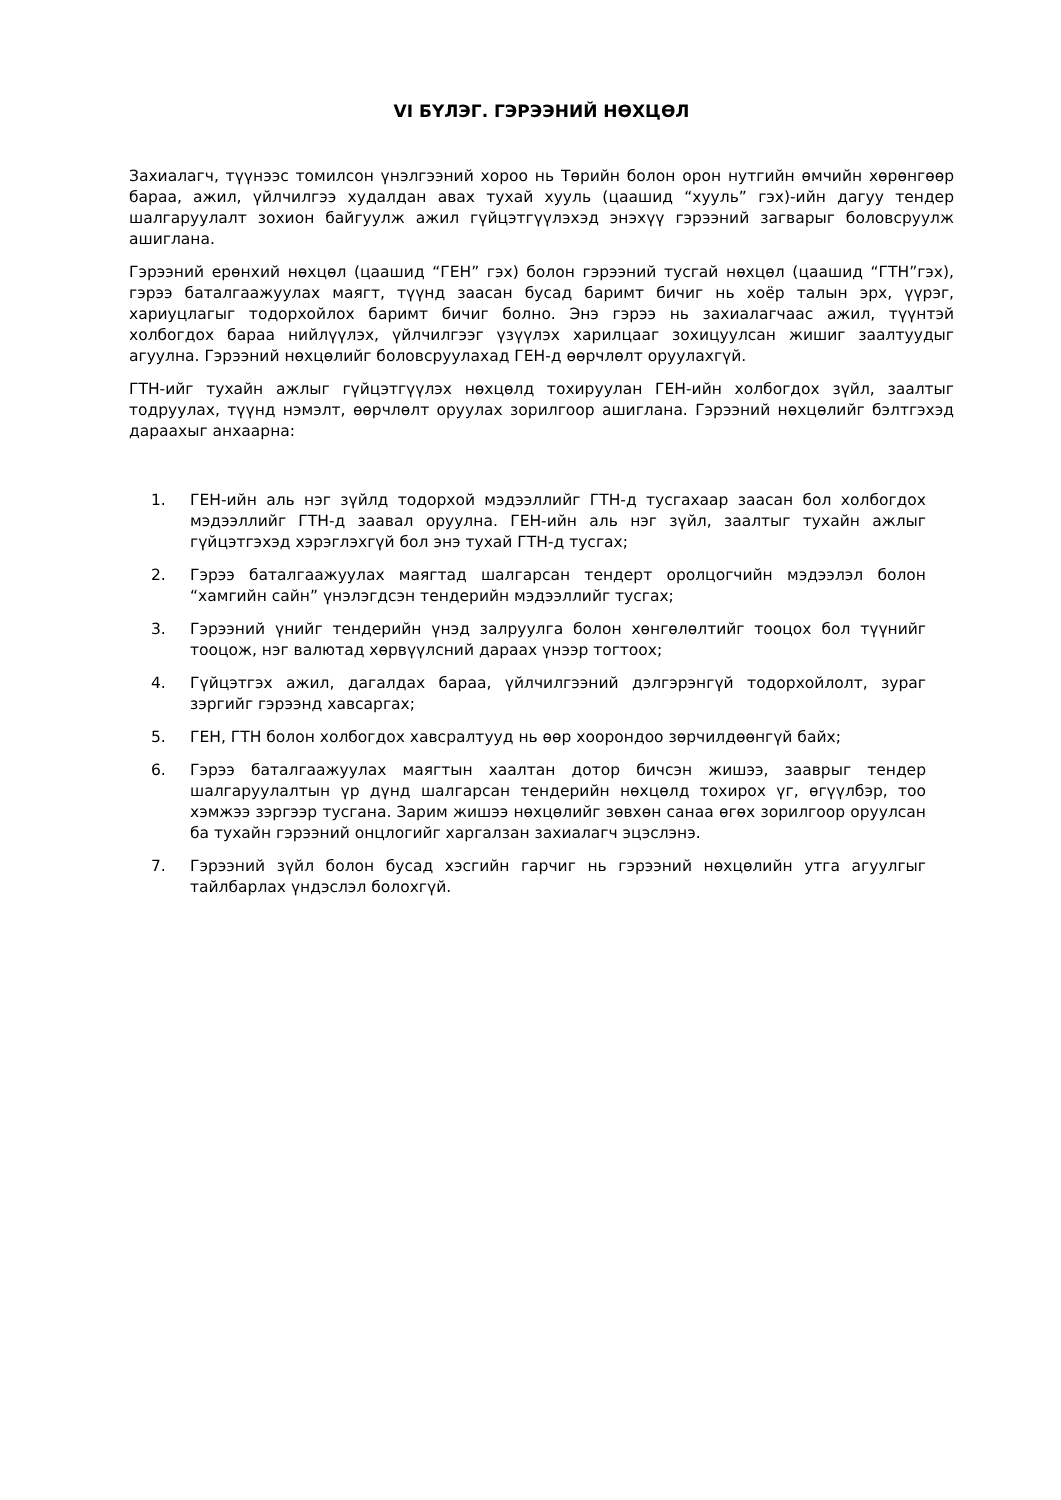VI БҮЛЭГ. ГЭРЭЭНИЙ НӨХЦӨЛ
Захиалагч, түүнээс томилсон үнэлгээний хороо нь Төрийн болон орон нутгийн өмчийн хөрөнгөөр бараа, ажил, үйлчилгээ худалдан авах тухай хууль (цаашид “хууль” гэх)-ийн дагуу тендер шалгаруулалт зохион байгуулж ажил гүйцэтгүүлэхэд энэхүү гэрээний загварыг боловсруулж ашиглана.
Гэрээний ерөнхий нөхцөл (цаашид “ГЕН” гэх) болон гэрээний тусгай нөхцөл (цаашид “ГТН”гэх), гэрээ баталгаажуулах маягт, түүнд заасан бусад баримт бичиг нь хоёр талын эрх, үүрэг, хариуцлагыг тодорхойлох баримт бичиг болно. Энэ гэрээ нь захиалагчаас ажил, түүнтэй холбогдох бараа нийлүүлэх, үйлчилгээг үзүүлэх харилцааг зохицуулсан жишиг заалтуудыг агуулна. Гэрээний нөхцөлийг боловсруулахад ГЕН-д өөрчлөлт оруулахгүй.
ГТН-ийг тухайн ажлыг гүйцэтгүүлэх нөхцөлд тохируулан ГЕН-ийн холбогдох зүйл, заалтыг тодруулах, түүнд нэмэлт, өөрчлөлт оруулах зорилгоор ашиглана. Гэрээний нөхцөлийг бэлтгэхэд дараахыг анхаарна:
1. ГЕН-ийн аль нэг зүйлд тодорхой мэдээллийг ГТН-д тусгахаар заасан бол холбогдох мэдээллийг ГТН-д заавал оруулна. ГЕН-ийн аль нэг зүйл, заалтыг тухайн ажлыг гүйцэтгэхэд хэрэглэхгүй бол энэ тухай ГТН-д тусгах;
2. Гэрээ баталгаажуулах маягтад шалгарсан тендерт оролцогчийн мэдээлэл болон “хамгийн сайн” үнэлэгдсэн тендерийн мэдээллийг тусгах;
3. Гэрээний үнийг тендерийн үнэд залруулга болон хөнгөлөлтийг тооцох бол түүнийг тооцож, нэг валютад хөрвүүлсний дараах үнээр тогтоох;
4. Гүйцэтгэх ажил, дагалдах бараа, үйлчилгээний дэлгэрэнгүй тодорхойлолт, зураг зэргийг гэрээнд хавсаргах;
5. ГЕН, ГТН болон холбогдох хавсралтууд нь өөр хоорондоо зөрчилдөөнгүй байх;
6. Гэрээ баталгаажуулах маягтын хаалтан дотор бичсэн жишээ, зааврыг тендер шалгаруулалтын үр дүнд шалгарсан тендерийн нөхцөлд тохирох үг, өгүүлбэр, тоо хэмжээ зэргээр тусгана. Зарим жишээ нөхцөлийг зөвхөн санаа өгөх зорилгоор оруулсан ба тухайн гэрээний онцлогийг харгалзан захиалагч эцэслэнэ.
7. Гэрээний зүйл болон бусад хэсгийн гарчиг нь гэрээний нөхцөлийн утга агуулгыг тайлбарлах үндэслэл болохгүй.